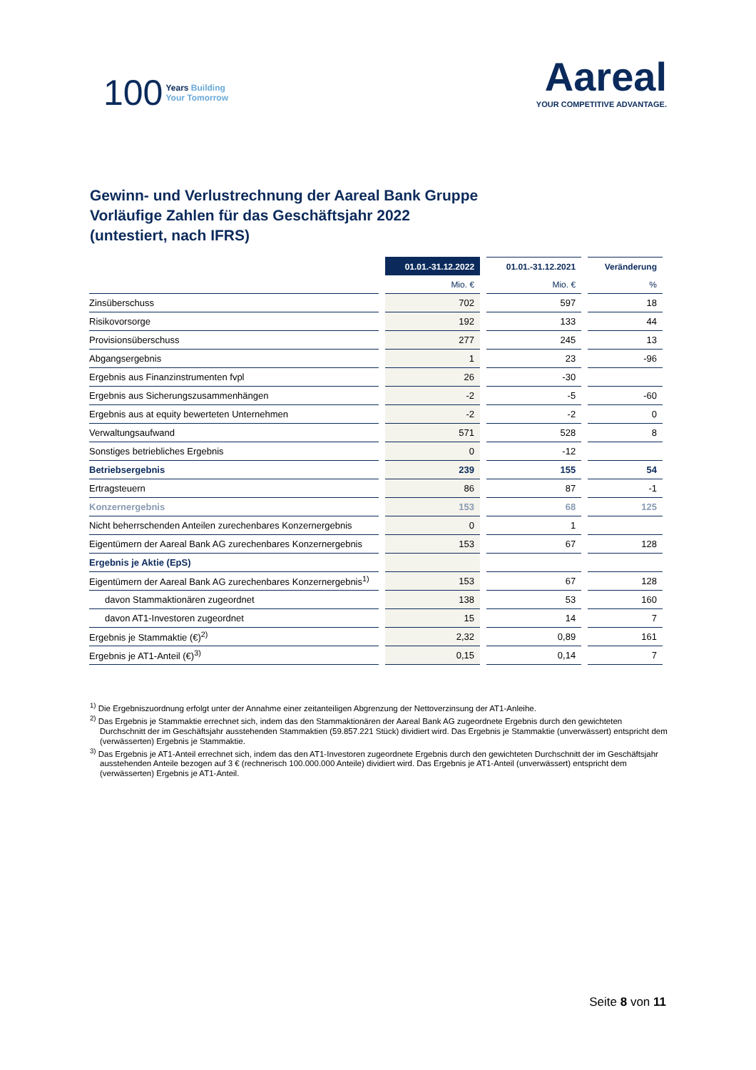100 Years Building
Your Tomorrow
Aareal
YOUR COMPETITIVE ADVANTAGE.
Gewinn- und Verlustrechnung der Aareal Bank Gruppe
Vorläufige Zahlen für das Geschäftsjahr 2022
(untestiert, nach IFRS)
| | 01.01.-31.12.2022 | 01.01.-31.12.2021 | Veränderung |
| --- | --- | --- | --- |
| | Mio. € | Mio. € | % |
| Zinsüberschuss | 702 | 597 | 18 |
| Risikovorsorge | 192 | 133 | 44 |
| Provisionsüberschuss | 277 | 245 | 13 |
| Abgangsergebnis | 1 | 23 | -96 |
| Ergebnis aus Finanzinstrumenten fvpl | 26 | -30 | |
| Ergebnis aus Sicherungszusammenhängen | -2 | -5 | -60 |
| Ergebnis aus at equity bewerteten Unternehmen | -2 | -2 | 0 |
| Verwaltungsaufwand | 571 | 528 | 8 |
| Sonstiges betriebliches Ergebnis | 0 | -12 | |
| Betriebsergebnis | 239 | 155 | 54 |
| Ertragsteuern | 86 | 87 | -1 |
| Konzernergebnis | 153 | 68 | 125 |
| Nicht beherrschenden Anteilen zurechenbares Konzernergebnis | 0 | 1 | |
| Eigentümern der Aareal Bank AG zurechenbares Konzernergebnis | 153 | 67 | 128 |
| Ergebnis je Aktie (EpS) | | | |
| Eigentümern der Aareal Bank AG zurechenbares Konzernergebnis<sup>1)</sup> | 153 | 67 | 128 |
| davon Stammaktionären zugeordnet | 138 | 53 | 160 |
| davon AT1-Investoren zugeordnet | 15 | 14 | 7 |
| Ergebnis je Stammaktie (€)<sup>2)</sup> | 2,32 | 0,89 | 161 |
| Ergebnis je AT1-Anteil (€)<sup>3)</sup> | 0,15 | 0,14 | 7 |
<sup>1)</sup> Die Ergebniszuordnung erfolgt unter der Annahme einer zeitanteiligen Abgrenzung der Nettoverzinsung der AT1-Anleihe.
<sup>2)</sup> Das Ergebnis je Stammaktie errechnet sich, indem das den Stammaktionären der Aareal Bank AG zugeordnete Ergebnis durch den gewichteten Durchschnitt der im Geschäftsjahr ausstehenden Stammaktien (59.857.221 Stück) dividiert wird. Das Ergebnis je Stammaktie (unverwässert) entspricht dem (verwässerten) Ergebnis je Stammaktie.
<sup>3)</sup> Das Ergebnis je AT1-Anteil errechnet sich, indem das den AT1-Investoren zugeordnete Ergebnis durch den gewichteten Durchschnitt der im Geschäftsjahr ausstehenden Anteile bezogen auf 3 € (rechnerisch 100.000.000 Anteile) dividiert wird. Das Ergebnis je AT1-Anteil (unverwässert) entspricht dem (verwässerten) Ergebnis je AT1-Anteil.
Seite 8 von 11